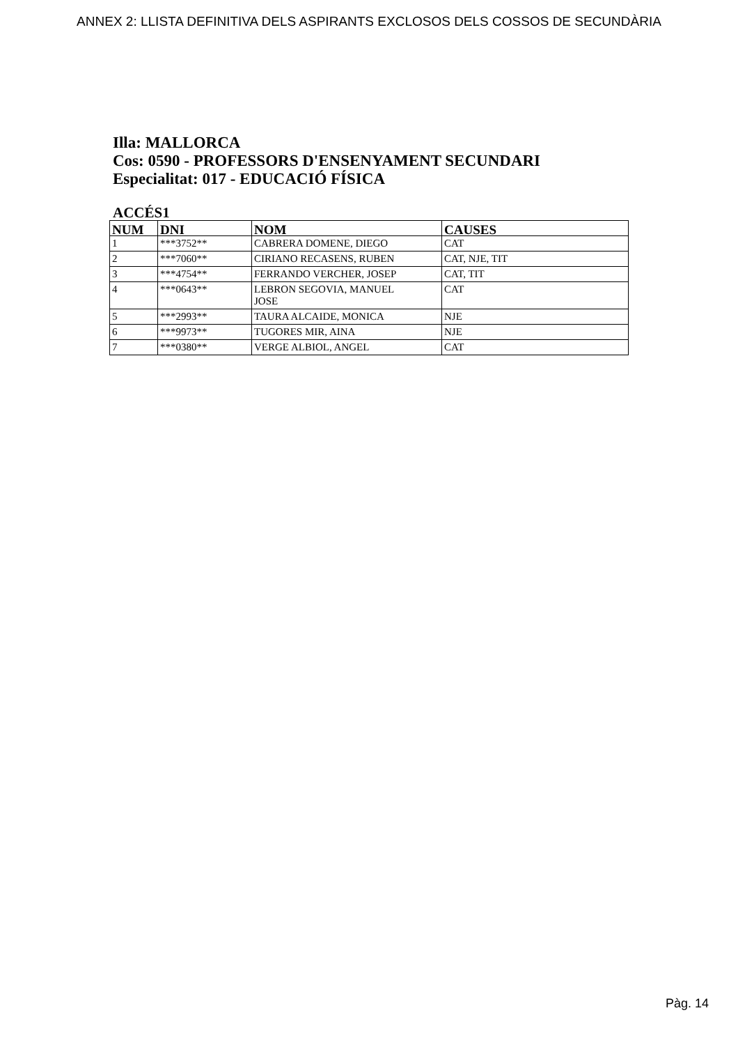ANNEX 2: LLISTA DEFINITIVA DELS ASPIRANTS EXCLOSOS DELS COSSOS DE SECUNDÀRIA
Illa: MALLORCA
Cos: 0590 - PROFESSORS D'ENSENYAMENT SECUNDARI
Especialitat: 017 - EDUCACIÓ FÍSICA
ACCÉS1
| NUM | DNI | NOM | CAUSES |
| --- | --- | --- | --- |
| 1 | ***3752** | CABRERA DOMENE, DIEGO | CAT |
| 2 | ***7060** | CIRIANO RECASENS, RUBEN | CAT, NJE, TIT |
| 3 | ***4754** | FERRANDO VERCHER, JOSEP | CAT, TIT |
| 4 | ***0643** | LEBRON SEGOVIA, MANUEL JOSE | CAT |
| 5 | ***2993** | TAURA ALCAIDE, MONICA | NJE |
| 6 | ***9973** | TUGORES MIR, AINA | NJE |
| 7 | ***0380** | VERGE ALBIOL, ANGEL | CAT |
Pàg. 14